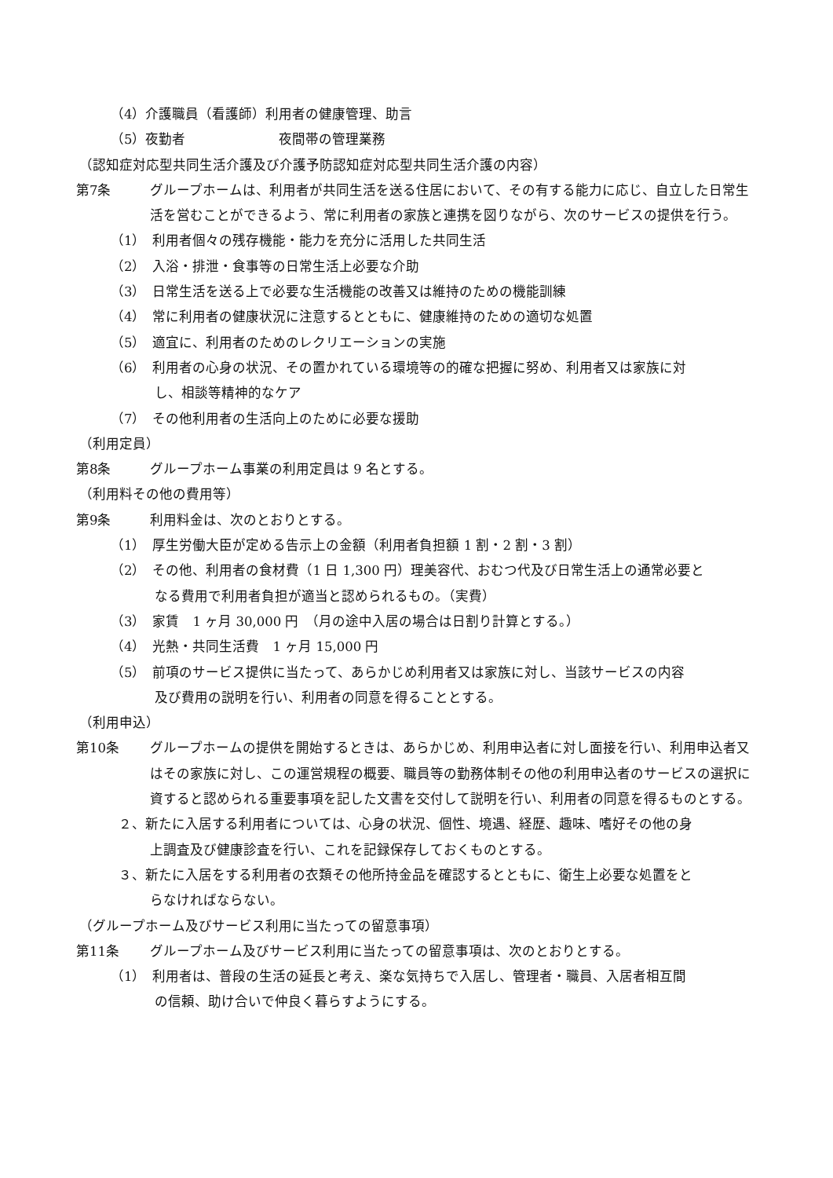（4）介護職員（看護師）利用者の健康管理、助言
（5）夜勤者　　　　　　　夜間帯の管理業務
（認知症対応型共同生活介護及び介護予防認知症対応型共同生活介護の内容）
第7条 グループホームは、利用者が共同生活を送る住居において、その有する能力に応じ、自立した日常生活を営むことができるよう、常に利用者の家族と連携を図りながら、次のサービスの提供を行う。
（1）　利用者個々の残存機能・能力を充分に活用した共同生活
（2）　入浴・排泄・食事等の日常生活上必要な介助
（3）　日常生活を送る上で必要な生活機能の改善又は維持のための機能訓練
（4）　常に利用者の健康状況に注意するとともに、健康維持のための適切な処置
（5）　適宜に、利用者のためのレクリエーションの実施
（6）　利用者の心身の状況、その置かれている環境等の的確な把握に努め、利用者又は家族に対
し、相談等精神的なケア
（7）　その他利用者の生活向上のために必要な援助
（利用定員）
第8条 グループホーム事業の利用定員は 9 名とする。
（利用料その他の費用等）
第9条 利用料金は、次のとおりとする。
（1）　厚生労働大臣が定める告示上の金額（利用者負担額 1 割・2 割・3 割）
（2）　その他、利用者の食材費（1 日 1,300 円）理美容代、おむつ代及び日常生活上の通常必要と
なる費用で利用者負担が適当と認められるもの。（実費）
（3）　家賃　1 ヶ月 30,000 円　（月の途中入居の場合は日割り計算とする。）
（4）　光熱・共同生活費　1 ヶ月 15,000 円
（5）　前項のサービス提供に当たって、あらかじめ利用者又は家族に対し、当該サービスの内容
及び費用の説明を行い、利用者の同意を得ることとする。
（利用申込）
第10条 グループホームの提供を開始するときは、あらかじめ、利用申込者に対し面接を行い、利用申込者又はその家族に対し、この運営規程の概要、職員等の勤務体制その他の利用申込者のサービスの選択に資すると認められる重要事項を記した文書を交付して説明を行い、利用者の同意を得るものとする。
２、新たに入居する利用者については、心身の状況、個性、境遇、経歴、趣味、嗜好その他の身
上調査及び健康診査を行い、これを記録保存しておくものとする。
３、新たに入居をする利用者の衣類その他所持金品を確認するとともに、衛生上必要な処置をと
らなければならない。
（グループホーム及びサービス利用に当たっての留意事項）
第11条 グループホーム及びサービス利用に当たっての留意事項は、次のとおりとする。
（1）　利用者は、普段の生活の延長と考え、楽な気持ちで入居し、管理者・職員、入居者相互間
の信頼、助け合いで仲良く暮らすようにする。